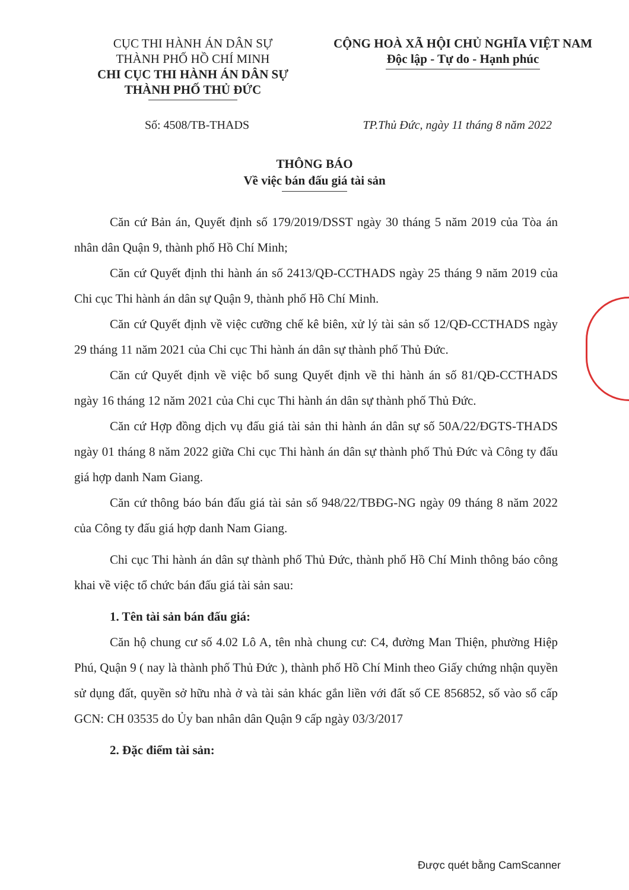CỤC THI HÀNH ÁN DÂN SỰ
THÀNH PHỐ HỒ CHÍ MINH
CHI CỤC THI HÀNH ÁN DÂN SỰ
THÀNH PHỐ THỦ ĐỨC
CỘNG HOÀ XÃ HỘI CHỦ NGHĨA VIỆT NAM
Độc lập - Tự do - Hạnh phúc
Số: 4508/TB-THADS TP.Thủ Đức, ngày 11 tháng 8 năm 2022
THÔNG BÁO
Về việc bán đấu giá tài sản
Căn cứ Bản án, Quyết định số 179/2019/DSST ngày 30 tháng 5 năm 2019 của Tòa án nhân dân Quận 9, thành phố Hồ Chí Minh;
Căn cứ Quyết định thi hành án số 2413/QĐ-CCTHADS ngày 25 tháng 9 năm 2019 của Chi cục Thi hành án dân sự Quận 9, thành phố Hồ Chí Minh.
Căn cứ Quyết định về việc cưỡng chế kê biên, xử lý tài sản số 12/QĐ-CCTHADS ngày 29 tháng 11 năm 2021 của Chi cục Thi hành án dân sự thành phố Thủ Đức.
Căn cứ Quyết định về việc bổ sung Quyết định về thi hành án số 81/QĐ-CCTHADS ngày 16 tháng 12 năm 2021 của Chi cục Thi hành án dân sự thành phố Thủ Đức.
Căn cứ Hợp đồng dịch vụ đấu giá tài sản thi hành án dân sự số 50A/22/ĐGTS-THADS ngày 01 tháng 8 năm 2022 giữa Chi cục Thi hành án dân sự thành phố Thủ Đức và Công ty đấu giá hợp danh Nam Giang.
Căn cứ thông báo bán đấu giá tài sản số 948/22/TBĐG-NG ngày 09 tháng 8 năm 2022 của Công ty đấu giá hợp danh Nam Giang.
Chi cục Thi hành án dân sự thành phố Thủ Đức, thành phố Hồ Chí Minh thông báo công khai về việc tổ chức bán đấu giá tài sản sau:
1. Tên tài sản bán đấu giá:
Căn hộ chung cư số 4.02 Lô A, tên nhà chung cư: C4, đường Man Thiện, phường Hiệp Phú, Quận 9 ( nay là thành phố Thủ Đức ), thành phố Hồ Chí Minh theo Giấy chứng nhận quyền sử dụng đất, quyền sở hữu nhà ở và tài sản khác gắn liền với đất số CE 856852, số vào sổ cấp GCN: CH 03535 do Ủy ban nhân dân Quận 9 cấp ngày 03/3/2017
2. Đặc điểm tài sản:
Được quét bằng CamScanner